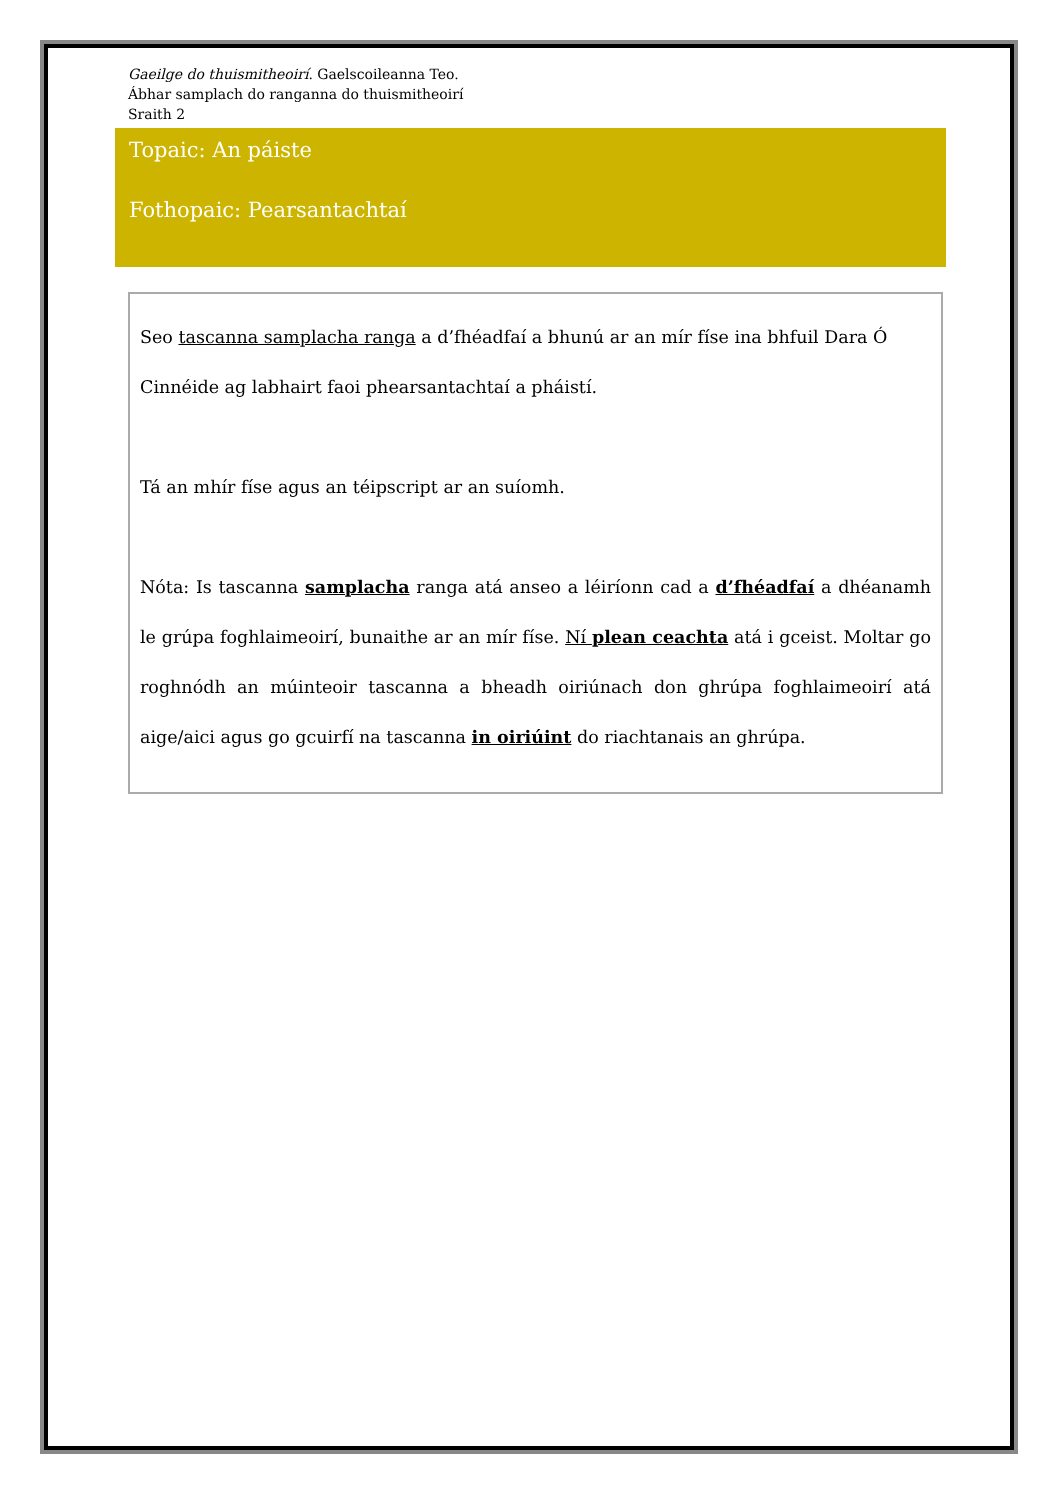Gaeilge do thuismitheoirí. Gaelscoileanna Teo.
Ábhar samplach do ranganna do thuismitheoirí
Sraith 2
Topaic: An páiste
Fothopaic: Pearsantachtaí
Seo tascanna samplacha ranga a d’fhéadfaí a bhunú ar an mír físe ina bhfuil Dara Ó Cinnéide ag labhairt faoi phearsantachtaí a pháistí.
Tá an mhír físe agus an téipscript ar an suíomh.
Nóta: Is tascanna samplacha ranga atá anseo a léiríonn cad a d’fhéadfaí a dhéanamh le grúpa foghlaimeoirí, bunaithe ar an mír físe. Ní plean ceachta atá i gceist. Moltar go roghnódh an múinteoir tascanna a bheadh oiriúnach don ghrúpa foghlaimeoirí atá aige/aici agus go gcuirfí na tascanna in oiriúint do riachtanais an ghrúpa.